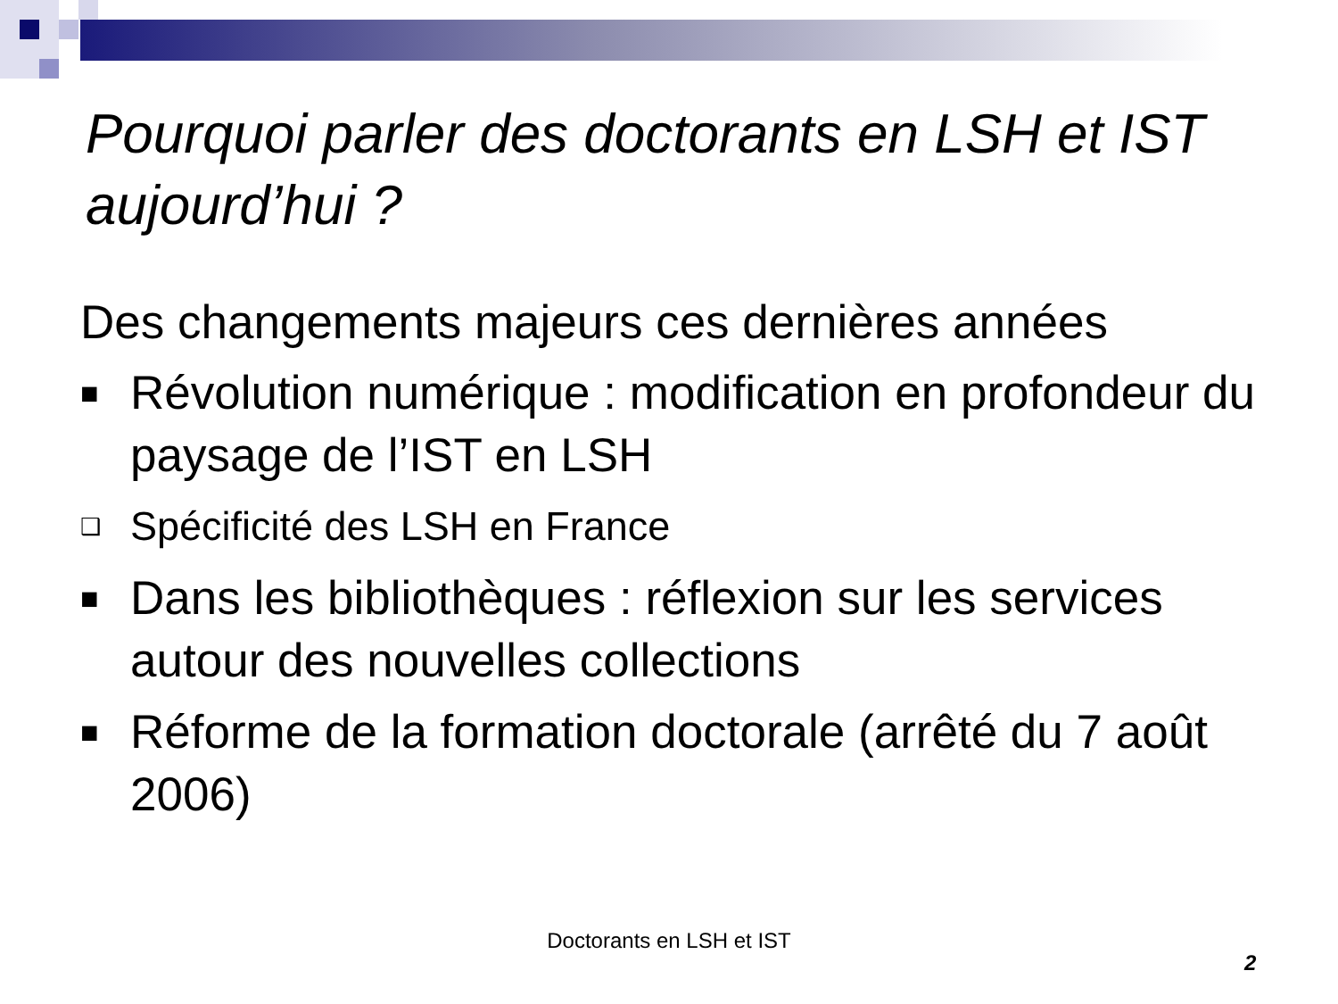Pourquoi parler des doctorants en LSH et IST aujourd’hui ?
Des changements majeurs ces dernières années
■ Révolution numérique : modification en profondeur du paysage de l’IST en LSH
❑ Spécificité des LSH en France
■ Dans les bibliothèques : réflexion sur les services autour des nouvelles collections
■ Réforme de la formation doctorale (arrêté du 7 août 2006)
Doctorants en LSH et IST
2